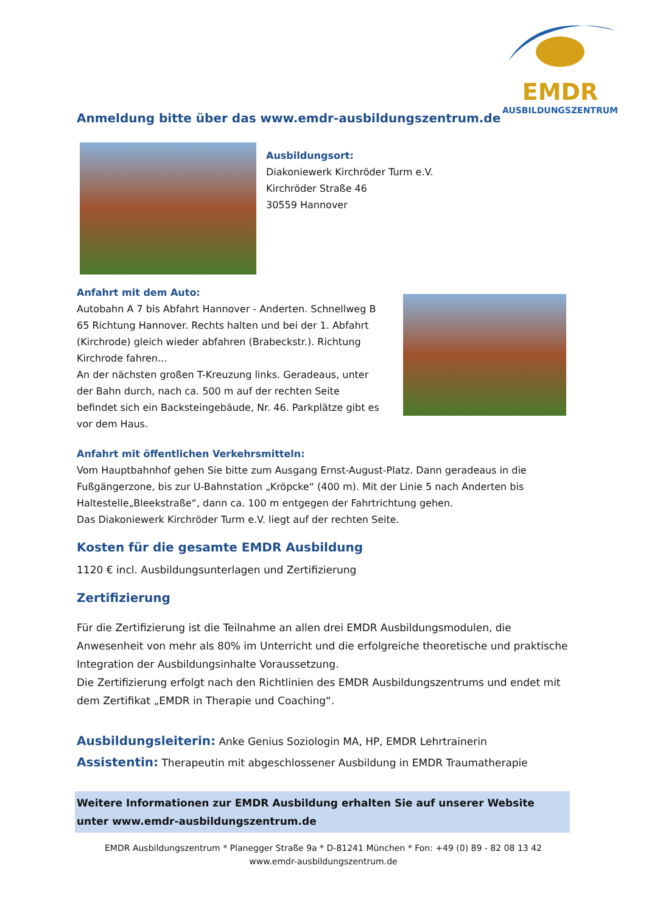EMDR
AUSBILDUNGSZENTRUM
Anmeldung bitte über das www.emdr-ausbildungszentrum.de
Ausbildungsort:
Diakoniewerk Kirchröder Turm e.V.
Kirchröder Straße 46
30559 Hannover
Anfahrt mit dem Auto:
Autobahn A 7 bis Abfahrt Hannover - Anderten. Schnellweg B 65 Richtung Hannover. Rechts halten und bei der 1. Abfahrt (Kirchrode) gleich wieder abfahren (Brabeckstr.). Richtung Kirchrode fahren...
An der nächsten großen T-Kreuzung links. Geradeaus, unter der Bahn durch, nach ca. 500 m auf der rechten Seite befindet sich ein Backsteingebäude, Nr. 46. Parkplätze gibt es vor dem Haus.
Anfahrt mit öffentlichen Verkehrsmitteln:
Vom Hauptbahnhof gehen Sie bitte zum Ausgang Ernst-August-Platz. Dann geradeaus in die Fußgängerzone, bis zur U-Bahnstation „Kröpcke“ (400 m). Mit der Linie 5 nach Anderten bis Haltestelle„Bleekstraße“, dann ca. 100 m entgegen der Fahrtrichtung gehen.
Das Diakoniewerk Kirchröder Turm e.V. liegt auf der rechten Seite.
Kosten für die gesamte EMDR Ausbildung
1120 € incl. Ausbildungsunterlagen und Zertifizierung
Zertifizierung
Für die Zertifizierung ist die Teilnahme an allen drei EMDR Ausbildungsmodulen, die Anwesenheit von mehr als 80% im Unterricht und die erfolgreiche theoretische und praktische Integration der Ausbildungsinhalte Voraussetzung.
Die Zertifizierung erfolgt nach den Richtlinien des EMDR Ausbildungszentrums und endet mit dem Zertifikat „EMDR in Therapie und Coaching“.
Ausbildungsleiterin: Anke Genius Soziologin MA, HP, EMDR Lehrtrainerin
Assistentin: Therapeutin mit abgeschlossener Ausbildung in EMDR Traumatherapie
Weitere Informationen zur EMDR Ausbildung erhalten Sie auf unserer Website unter www.emdr-ausbildungszentrum.de
EMDR Ausbildungszentrum * Planegger Straße 9a * D-81241 München * Fon: +49 (0) 89 - 82 08 13 42
www.emdr-ausbildungszentrum.de